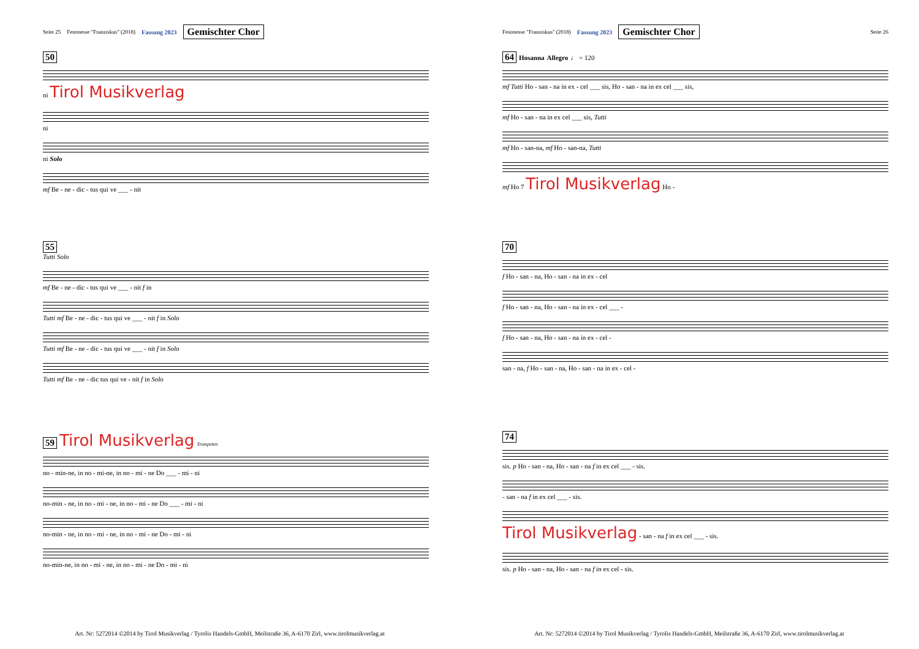Seite 25 Festmesse "Franziskus" (2018) Fassung 2023 Gemischter Chor
50
ni Tirol Musikverlag
ni
ni Solo
mf Be - ne - dic - tus qui ve ___ - nit
55
Tutti Solo
mf Be - ne - dic - tus qui ve ___ - nit f in
Tutti mf Be - ne - dic - tus qui ve ___ - nit f in Solo
Tutti mf Be - ne - dic - tus qui ve ___ - nit f in Solo
Tutti mf Be - ne - dic tus qui ve - nit f in Solo
59 Tirol Musikverlag Trompeten
no - min-ne, in no - mi-ne, in no - mi - ne Do ___ - mi - ni
no-min - ne, in no - mi - ne, in no - mi - ne Do ___ - mi - ni
no-min - ne, in no - mi - ne, in no - mi - ne Do - mi - ni
no-min-ne, in no - mi - ne, in no - mi - ne Do - mi - ni
Art. Nr: 5272014 ©2014 by Tirol Musikverlag / Tyrolis Handels-GmbH, Meilstraße 36, A-6170 Zirl, www.tirolmusikverlag.at
Festmesse "Franziskus" (2018) Fassung 2023 Gemischter Chor Seite 26
64 Hosanna Allegro ♩ = 120
mf Tutti Ho - san - na in ex - cel ___ sis, Ho - san - na in ex cel ___ sis,
mf Ho - san - na in ex cel ___ sis, Tutti
mf Ho - san-na, mf Ho - san-na, Tutti
mf Ho 7 Tirol Musikverlag Ho -
70
f Ho - san - na, Ho - san - na in ex - cel
f Ho - san - na, Ho - san - na in ex - cel ___ -
f Ho - san - na, Ho - san - na in ex - cel -
san - na, f Ho - san - na, Ho - san - na in ex - cel -
74
sis. p Ho - san - na, Ho - san - na f in ex cel ___ - sis.
- san - na f in ex cel ___ - sis.
Tirol Musikverlag - san - na f in ex cel ___ - sis.
sis. p Ho - san - na, Ho - san - na f in ex cel - sis.
Art. Nr: 5272014 ©2014 by Tirol Musikverlag / Tyrolis Handels-GmbH, Meilstraße 36, A-6170 Zirl, www.tirolmusikverlag.at